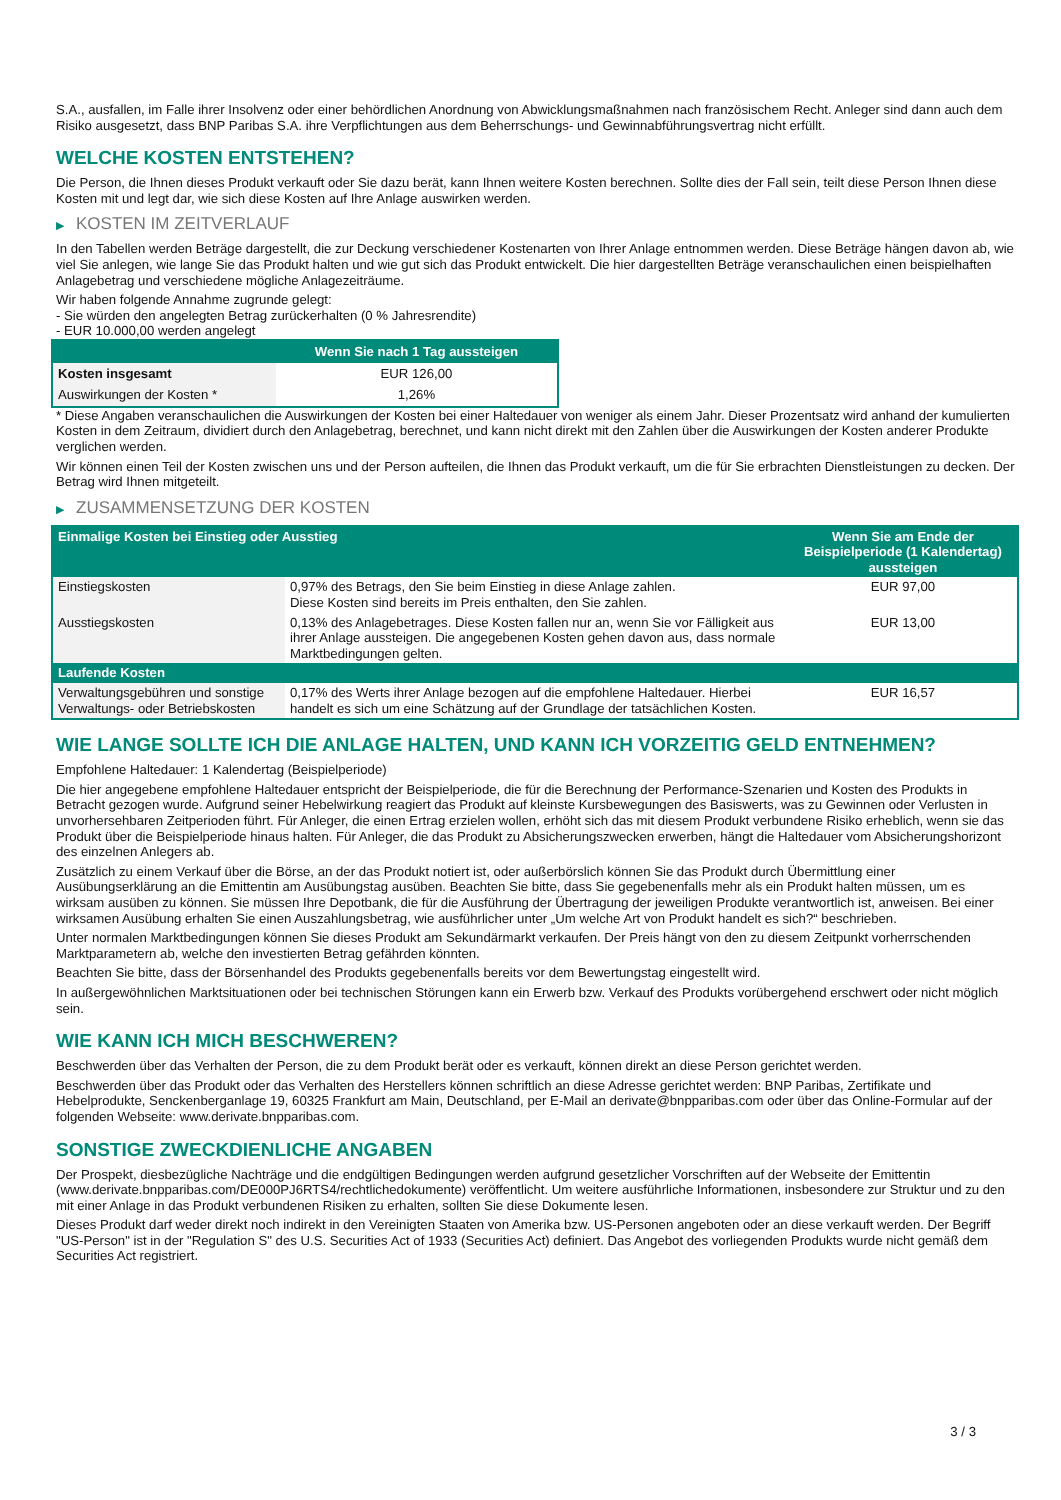S.A., ausfallen, im Falle ihrer Insolvenz oder einer behördlichen Anordnung von Abwicklungsmaßnahmen nach französischem Recht. Anleger sind dann auch dem Risiko ausgesetzt, dass BNP Paribas S.A. ihre Verpflichtungen aus dem Beherrschungs- und Gewinnabführungsvertrag nicht erfüllt.
WELCHE KOSTEN ENTSTEHEN?
Die Person, die Ihnen dieses Produkt verkauft oder Sie dazu berät, kann Ihnen weitere Kosten berechnen. Sollte dies der Fall sein, teilt diese Person Ihnen diese Kosten mit und legt dar, wie sich diese Kosten auf Ihre Anlage auswirken werden.
▶ KOSTEN IM ZEITVERLAUF
In den Tabellen werden Beträge dargestellt, die zur Deckung verschiedener Kostenarten von Ihrer Anlage entnommen werden. Diese Beträge hängen davon ab, wie viel Sie anlegen, wie lange Sie das Produkt halten und wie gut sich das Produkt entwickelt. Die hier dargestellten Beträge veranschaulichen einen beispielhaften Anlagebetrag und verschiedene mögliche Anlagezeiträume.
Wir haben folgende Annahme zugrunde gelegt:
- Sie würden den angelegten Betrag zurückerhalten (0 % Jahresrendite)
- EUR 10.000,00 werden angelegt
| | Wenn Sie nach 1 Tag aussteigen |
| --- | --- |
| Kosten insgesamt | EUR 126,00 |
| Auswirkungen der Kosten * | 1,26% |
* Diese Angaben veranschaulichen die Auswirkungen der Kosten bei einer Haltedauer von weniger als einem Jahr. Dieser Prozentsatz wird anhand der kumulierten Kosten in dem Zeitraum, dividiert durch den Anlagebetrag, berechnet, und kann nicht direkt mit den Zahlen über die Auswirkungen der Kosten anderer Produkte verglichen werden.
Wir können einen Teil der Kosten zwischen uns und der Person aufteilen, die Ihnen das Produkt verkauft, um die für Sie erbrachten Dienstleistungen zu decken. Der Betrag wird Ihnen mitgeteilt.
▶ ZUSAMMENSETZUNG DER KOSTEN
| Einmalige Kosten bei Einstieg oder Ausstieg | | Wenn Sie am Ende der Beispielperiode (1 Kalendertag) aussteigen |
| --- | --- | --- |
| Einstiegskosten | 0,97% des Betrags, den Sie beim Einstieg in diese Anlage zahlen. Diese Kosten sind bereits im Preis enthalten, den Sie zahlen. | EUR 97,00 |
| Ausstiegskosten | 0,13% des Anlagebetrages. Diese Kosten fallen nur an, wenn Sie vor Fälligkeit aus ihrer Anlage aussteigen. Die angegebenen Kosten gehen davon aus, dass normale Marktbedingungen gelten. | EUR 13,00 |
| Laufende Kosten | | |
| Verwaltungsgebühren und sonstige Verwaltungs- oder Betriebskosten | 0,17% des Werts ihrer Anlage bezogen auf die empfohlene Haltedauer. Hierbei handelt es sich um eine Schätzung auf der Grundlage der tatsächlichen Kosten. | EUR 16,57 |
WIE LANGE SOLLTE ICH DIE ANLAGE HALTEN, UND KANN ICH VORZEITIG GELD ENTNEHMEN?
Empfohlene Haltedauer: 1 Kalendertag (Beispielperiode)
Die hier angegebene empfohlene Haltedauer entspricht der Beispielperiode, die für die Berechnung der Performance-Szenarien und Kosten des Produkts in Betracht gezogen wurde. Aufgrund seiner Hebelwirkung reagiert das Produkt auf kleinste Kursbewegungen des Basiswerts, was zu Gewinnen oder Verlusten in unvorhersehbaren Zeitperioden führt. Für Anleger, die einen Ertrag erzielen wollen, erhöht sich das mit diesem Produkt verbundene Risiko erheblich, wenn sie das Produkt über die Beispielperiode hinaus halten. Für Anleger, die das Produkt zu Absicherungszwecken erwerben, hängt die Haltedauer vom Absicherungshorizont des einzelnen Anlegers ab.
Zusätzlich zu einem Verkauf über die Börse, an der das Produkt notiert ist, oder außerbörslich können Sie das Produkt durch Übermittlung einer Ausübungserklärung an die Emittentin am Ausübungstag ausüben. Beachten Sie bitte, dass Sie gegebenenfalls mehr als ein Produkt halten müssen, um es wirksam ausüben zu können. Sie müssen Ihre Depotbank, die für die Ausführung der Übertragung der jeweiligen Produkte verantwortlich ist, anweisen. Bei einer wirksamen Ausübung erhalten Sie einen Auszahlungsbetrag, wie ausführlicher unter „Um welche Art von Produkt handelt es sich?“ beschrieben.
Unter normalen Marktbedingungen können Sie dieses Produkt am Sekundärmarkt verkaufen. Der Preis hängt von den zu diesem Zeitpunkt vorherrschenden Marktparametern ab, welche den investierten Betrag gefährden könnten.
Beachten Sie bitte, dass der Börsenhandel des Produkts gegebenenfalls bereits vor dem Bewertungstag eingestellt wird.
In außergewöhnlichen Marktsituationen oder bei technischen Störungen kann ein Erwerb bzw. Verkauf des Produkts vorübergehend erschwert oder nicht möglich sein.
WIE KANN ICH MICH BESCHWEREN?
Beschwerden über das Verhalten der Person, die zu dem Produkt berät oder es verkauft, können direkt an diese Person gerichtet werden.
Beschwerden über das Produkt oder das Verhalten des Herstellers können schriftlich an diese Adresse gerichtet werden: BNP Paribas, Zertifikate und Hebelprodukte, Senckenberganlage 19, 60325 Frankfurt am Main, Deutschland, per E-Mail an derivate@bnpparibas.com oder über das Online-Formular auf der folgenden Webseite: www.derivate.bnpparibas.com.
SONSTIGE ZWECKDIENLICHE ANGABEN
Der Prospekt, diesbezügliche Nachträge und die endgültigen Bedingungen werden aufgrund gesetzlicher Vorschriften auf der Webseite der Emittentin (www.derivate.bnpparibas.com/DE000PJ6RTS4/rechtlichedokumente) veröffentlicht. Um weitere ausführliche Informationen, insbesondere zur Struktur und zu den mit einer Anlage in das Produkt verbundenen Risiken zu erhalten, sollten Sie diese Dokumente lesen.
Dieses Produkt darf weder direkt noch indirekt in den Vereinigten Staaten von Amerika bzw. US-Personen angeboten oder an diese verkauft werden. Der Begriff "US-Person" ist in der "Regulation S" des U.S. Securities Act of 1933 (Securities Act) definiert. Das Angebot des vorliegenden Produkts wurde nicht gemäß dem Securities Act registriert.
3 / 3